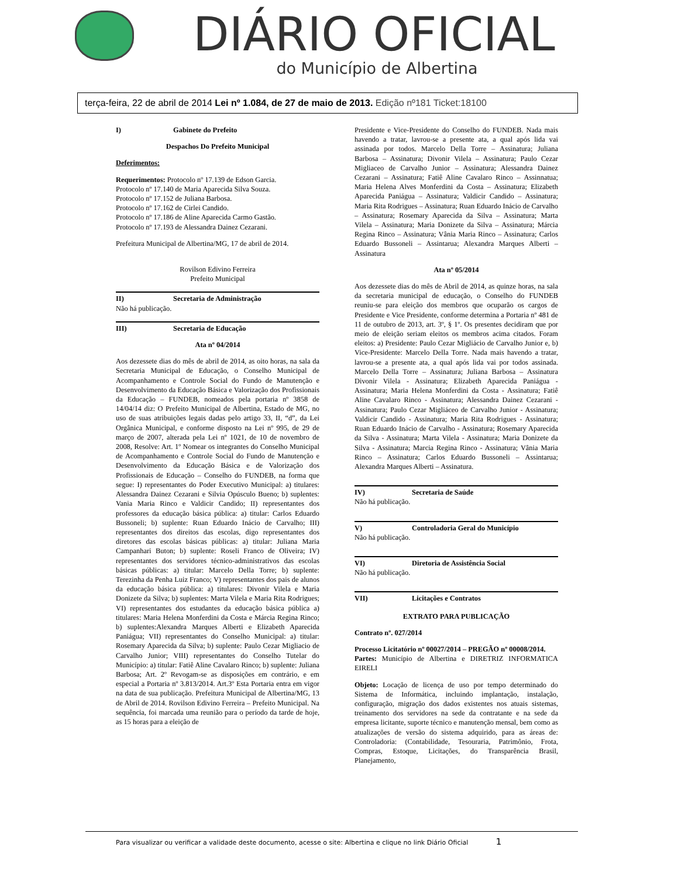DIÁRIO OFICIAL
do Município de Albertina
terça-feira, 22 de abril de 2014 Lei nº 1.084, de 27 de maio de 2013. Edição nº181 Ticket:18100
I) Gabinete do Prefeito
Despachos Do Prefeito Municipal
Deferimentos:
Requerimentos: Protocolo nº 17.139 de Edson Garcia.
Protocolo nº 17.140 de Maria Aparecida Silva Souza.
Protocolo nº 17.152 de Juliana Barbosa.
Protocolo nº 17.162 de Cirlei Candido.
Protocolo nº 17.186 de Aline Aparecida Carmo Gastão.
Protocolo nº 17.193 de Alessandra Dainez Cezarani.
Prefeitura Municipal de Albertina/MG, 17 de abril de 2014.
Rovilson Edivino Ferreira
Prefeito Municipal
II) Secretaria de Administração
Não há publicação.
III) Secretaria de Educação
Ata nº 04/2014
Aos dezessete dias do mês de abril de 2014, as oito horas, na sala da Secretaria Municipal de Educação, o Conselho Municipal de Acompanhamento e Controle Social do Fundo de Manutenção e Desenvolvimento da Educação Básica e Valorização dos Profissionais da Educação – FUNDEB, nomeados pela portaria nº 3858 de 14/04/14 diz: O Prefeito Municipal de Albertina, Estado de MG, no uso de suas atribuições legais dadas pelo artigo 33, II, “d”, da Lei Orgânica Municipal, e conforme disposto na Lei nº 995, de 29 de março de 2007, alterada pela Lei nº 1021, de 10 de novembro de 2008, Resolve: Art. 1º Nomear os integrantes do Conselho Municipal de Acompanhamento e Controle Social do Fundo de Manutenção e Desenvolvimento da Educação Básica e de Valorização dos Profissionais de Educação – Conselho do FUNDEB, na forma que segue: I) representantes do Poder Executivo Municipal: a) titulares: Alessandra Dainez Cezarani e Silvia Opúsculo Bueno; b) suplentes: Vania Maria Rinco e Valdicir Candido; II) representantes dos professores da educação básica pública: a) titular: Carlos Eduardo Bussoneli; b) suplente: Ruan Eduardo Inácio de Carvalho; III) representantes dos direitos das escolas, digo representantes dos diretores das escolas básicas públicas: a) titular: Juliana Maria Campanhari Buton; b) suplente: Roseli Franco de Oliveira; IV) representantes dos servidores técnico-administrativos das escolas básicas públicas: a) titular: Marcelo Della Torre; b) suplente: Terezinha da Penha Luiz Franco; V) representantes dos pais de alunos da educação básica pública: a) titulares: Divonir Vilela e Maria Donizete da Silva; b) suplentes: Marta Vilela e Maria Rita Rodrigues; VI) representantes dos estudantes da educação básica pública a) titulares: Maria Helena Monferdini da Costa e Márcia Regina Rinco; b) suplentes:Alexandra Marques Alberti e Elizabeth Aparecida Paniágua; VII) representantes do Conselho Municipal: a) titular: Rosemary Aparecida da Silva; b) suplente: Paulo Cezar Migliacio de Carvalho Junior; VIII) representantes do Conselho Tutelar do Município: a) titular: Fatiê Aline Cavalaro Rinco; b) suplente: Juliana Barbosa; Art. 2º Revogam-se as disposições em contrário, e em especial a Portaria nº 3.813/2014. Art.3º Esta Portaria entra em vigor na data de sua publicação. Prefeitura Municipal de Albertina/MG, 13 de Abril de 2014. Rovilson Edivino Ferreira – Prefeito Municipal. Na sequência, foi marcada uma reunião para o período da tarde de hoje, as 15 horas para a eleição de
Presidente e Vice-Presidente do Conselho do FUNDEB. Nada mais havendo a tratar, lavrou-se a presente ata, a qual após lida vai assinada por todos. Marcelo Della Torre – Assinatura; Juliana Barbosa – Assinatura; Divonir Vilela – Assinatura; Paulo Cezar Migliaceo de Carvalho Junior – Assinatura; Alessandra Dainez Cezarani – Assinatura; Fatiê Aline Cavalaro Rinco – Assinnatua; Maria Helena Alves Monferdini da Costa – Assinatura; Elizabeth Aparecida Paniágua – Assinatura; Valdicir Candido – Assinatura; Maria Rita Rodrigues – Assinatura; Ruan Eduardo Inácio de Carvalho – Assinatura; Rosemary Aparecida da Silva – Assinatura; Marta Vilela – Assinatura; Maria Donizete da Silva – Assinatura; Márcia Regina Rinco – Assinatura; Vânia Maria Rinco – Assinatura; Carlos Eduardo Bussoneli – Assintarua; Alexandra Marques Alberti – Assinatura
Ata nº 05/2014
Aos dezessete dias do mês de Abril de 2014, as quinze horas, na sala da secretaria municipal de educação, o Conselho do FUNDEB reuniu-se para eleição dos membros que ocuparão os cargos de Presidente e Vice Presidente, conforme determina a Portaria nº 481 de 11 de outubro de 2013, art. 3º, § 1º. Os presentes decidiram que por meio de eleição seriam eleitos os membros acima citados. Foram eleitos: a) Presidente: Paulo Cezar Migliácio de Carvalho Junior e, b) Vice-Presidente: Marcelo Della Torre. Nada mais havendo a tratar, lavrou-se a presente ata, a qual após lida vai por todos assinada. Marcelo Della Torre – Assinatura; Juliana Barbosa – Assinatura Divonir Vilela - Assinatura; Elizabeth Aparecida Paniágua - Assinatura; Maria Helena Monferdini da Costa - Assinatura; Fatiê Aline Cavalaro Rinco - Assinatura; Alessandra Dainez Cezarani - Assinatura; Paulo Cezar Migliáceo de Carvalho Junior - Assinatura; Valdicir Candido - Assinatura; Maria Rita Rodrigues - Assinatura; Ruan Eduardo Inácio de Carvalho - Assinatura; Rosemary Aparecida da Silva - Assinatura; Marta Vilela - Assinatura; Maria Donizete da Silva - Assinatura; Marcia Regina Rinco - Assinatura; Vânia Maria Rinco – Assinatura; Carlos Eduardo Bussoneli – Assintarua; Alexandra Marques Alberti – Assinatura.
IV) Secretaria de Saúde
Não há publicação.
V) Controladoria Geral do Município
Não há publicação.
VI) Diretoria de Assistência Social
Não há publicação.
VII) Licitações e Contratos
EXTRATO PARA PUBLICAÇÃO
Contrato nº. 027/2014
Processo Licitatório nº 00027/2014 – PREGÃO nº 00008/2014.
Partes: Município de Albertina e DIRETRIZ INFORMATICA EIRELI
Objeto: Locação de licença de uso por tempo determinado do Sistema de Informática, incluindo implantação, instalação, configuração, migração dos dados existentes nos atuais sistemas, treinamento dos servidores na sede da contratante e na sede da empresa licitante, suporte técnico e manutenção mensal, bem como as atualizações de versão do sistema adquirido, para as áreas de: Controladoria: (Contabilidade, Tesouraria, Patrimônio, Frota, Compras, Estoque, Licitações, do Transparência Brasil, Planejamento,
Para visualizar ou verificar a validade deste documento, acesse o site: Albertina e clique no link Diário Oficial 1